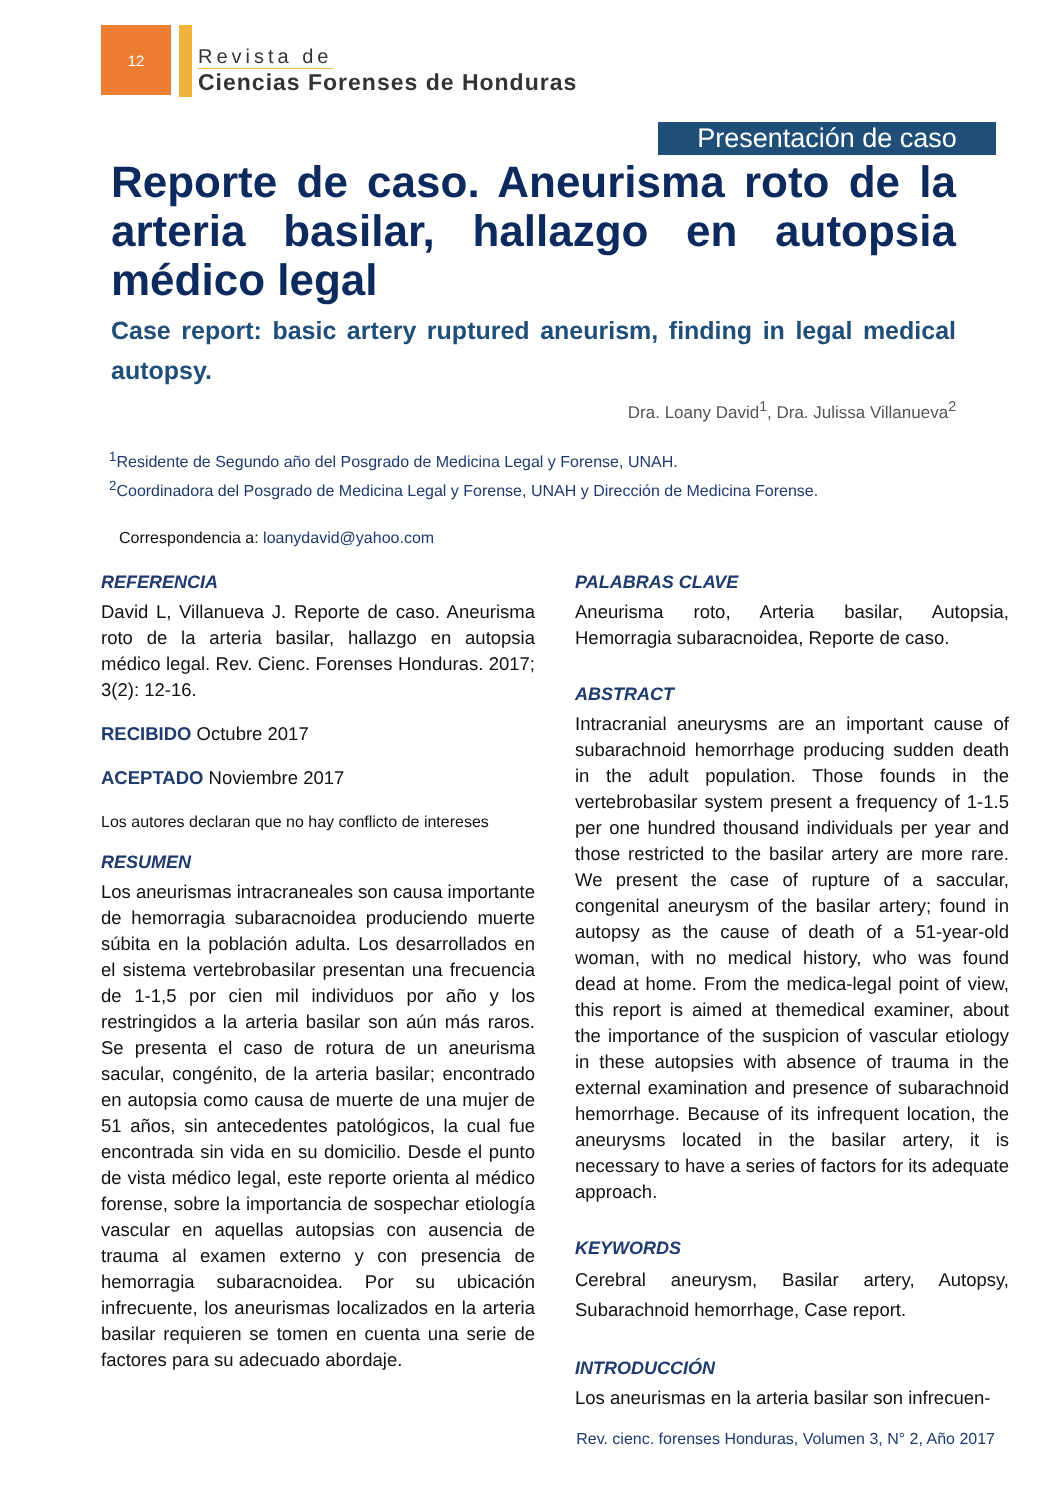12
Revista de
Ciencias Forenses de Honduras
Presentación de caso
Reporte de caso. Aneurisma roto de la arteria basilar, hallazgo en autopsia médico legal
Case report: basic artery ruptured aneurism, finding in legal medical autopsy.
Dra. Loany David<sup>1</sup>, Dra. Julissa Villanueva<sup>2</sup>
<sup>1</sup> Residente de Segundo año del Posgrado de Medicina Legal y Forense, UNAH.
<sup>2</sup> Coordinadora del Posgrado de Medicina Legal y Forense, UNAH y Dirección de Medicina Forense.
Correspondencia a: loanydavid@yahoo.com
REFERENCIA
David L, Villanueva J. Reporte de caso. Aneurisma roto de la arteria basilar, hallazgo en autopsia médico legal. Rev. Cienc. Forenses Honduras. 2017; 3(2): 12-16.
RECIBIDO Octubre 2017
ACEPTADO Noviembre 2017
Los autores declaran que no hay conflicto de intereses
RESUMEN
Los aneurismas intracraneales son causa importante de hemorragia subaracnoidea produciendo muerte súbita en la población adulta. Los desarrollados en el sistema vertebrobasilar presentan una frecuencia de 1-1,5 por cien mil individuos por año y los restringidos a la arteria basilar son aún más raros. Se presenta el caso de rotura de un aneurisma sacular, congénito, de la arteria basilar; encontrado en autopsia como causa de muerte de una mujer de 51 años, sin antecedentes patológicos, la cual fue encontrada sin vida en su domicilio. Desde el punto de vista médico legal, este reporte orienta al médico forense, sobre la importancia de sospechar etiología vascular en aquellas autopsias con ausencia de trauma al examen externo y con presencia de hemorragia subaracnoidea. Por su ubicación infrecuente, los aneurismas localizados en la arteria basilar requieren se tomen en cuenta una serie de factores para su adecuado abordaje.
PALABRAS CLAVE
Aneurisma roto, Arteria basilar, Autopsia, Hemorragia subaracnoidea, Reporte de caso.
ABSTRACT
Intracranial aneurysms are an important cause of subarachnoid hemorrhage producing sudden death in the adult population. Those founds in the vertebrobasilar system present a frequency of 1-1.5 per one hundred thousand individuals per year and those restricted to the basilar artery are more rare. We present the case of rupture of a saccular, congenital aneurysm of the basilar artery; found in autopsy as the cause of death of a 51-year-old woman, with no medical history, who was found dead at home. From the medica-legal point of view, this report is aimed at themedical examiner, about the importance of the suspicion of vascular etiology in these autopsies with absence of trauma in the external examination and presence of subarachnoid hemorrhage. Because of its infrequent location, the aneurysms located in the basilar artery, it is necessary to have a series of factors for its adequate approach.
KEYWORDS
Cerebral aneurysm, Basilar artery, Autopsy, Subarachnoid hemorrhage, Case report.
INTRODUCCIÓN
Los aneurismas en la arteria basilar son infrecuen-
Rev. cienc. forenses Honduras, Volumen 3, N° 2, Año 2017